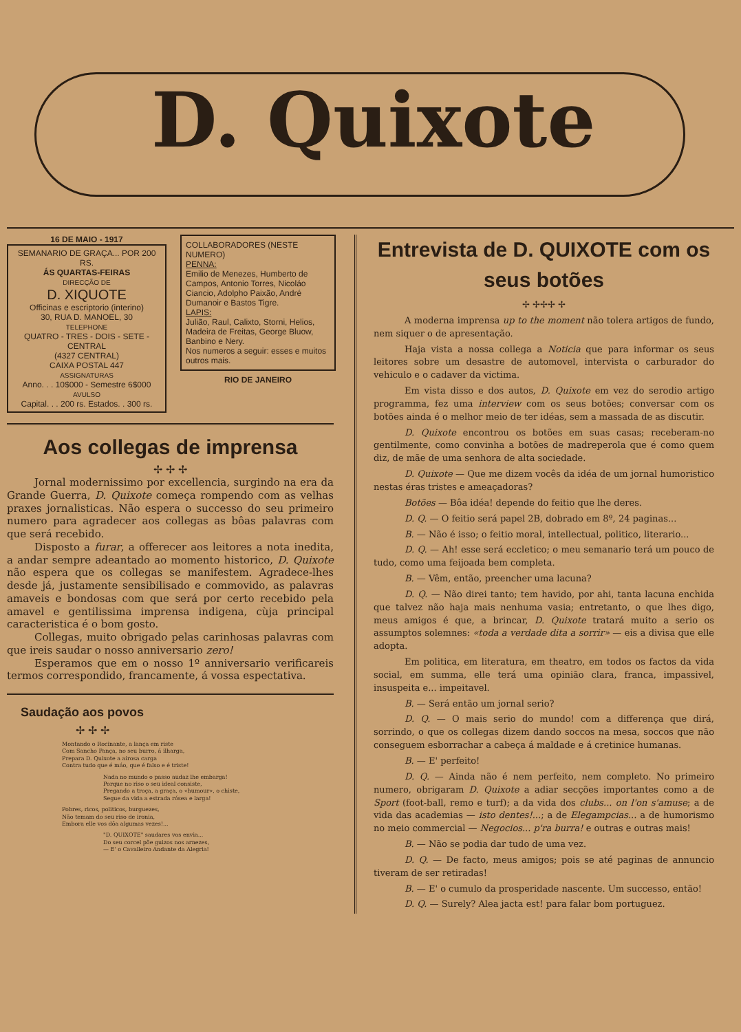D. Quixote
16 DE MAIO - 1917
SEMANARIO DE GRAÇA... POR 200 RS.
ÁS QUARTAS-FEIRAS
DIRECÇÃO DE
D. XIQUOTE
Officinas e escriptorio (interino)
30, RUA D. MANOEL, 30
TELEPHONE
QUATRO - TRES - DOIS - SETE - CENTRAL
(4327 CENTRAL)
CAIXA POSTAL 447
ASSIGNATURAS
Anno. . . 10$000 - Semestre 6$000
AVULSO
Capital. . . 200 rs. Estados. . 300 rs.
COLLABORADORES (NESTE NUMERO)
PENNA:
Emilio de Menezes, Humberto de Campos, Antonio Torres, Nicoláo Ciancio, Adolpho Paixão, André Dumanoir e Bastos Tigre.
LAPIS:
Julião, Raul, Calixto, Storni, Helios, Madeira de Freitas, George Bluow, Banbino e Nery.
Nos numeros a seguir: esses e muitos outros mais.
RIO DE JANEIRO
Aos collegas de imprensa
✢ ✢ ✢
Jornal modernissimo por excellencia, surgindo na era da Grande Guerra, D. Quixote começa rompendo com as velhas praxes jornalisticas. Não espera o successo do seu primeiro numero para agradecer aos collegas as bôas palavras com que será recebido.
Disposto a furar, a offerecer aos leitores a nota inedita, a andar sempre adeantado ao momento historico, D. Quixote não espera que os collegas se manifestem. Agradece-lhes desde já, justamente sensibilisado e commovido, as palavras amaveis e bondosas com que será por certo recebido pela amavel e gentilissima imprensa indigena, cùja principal caracteristica é o bom gosto.
Collegas, muito obrigado pelas carinhosas palavras com que ireis saudar o nosso anniversario zero!
Esperamos que em o nosso 1º anniversario verificareis termos correspondido, francamente, á vossa espectativa.
Saudação aos povos
✢ ✢ ✢
Montando o Rocinante, a lança em riste
Com Sancho Pança, no seu burro, á ilharga,
Prepara D. Quixote a airosa carga
Contra tudo que é máo, que é falso e é triste!
Nada no mundo o passo audaz lhe embarga!
Porque no riso o seu ideal consiste,
Pregando a troça, a graça, o «humour», o chiste,
Segue da vida a estrada rósea e larga!
Pobres, ricos, politicos, burguezes,
Não temam do seu riso de ironia,
Embora elle vos dôa algumas vezes!...
"D. QUIXOTE" saudares vos envia...
Do seu corcel põe guizos nos arnezes,
— E' o Cavalleiro Andante da Alegria!
Entrevista de D. QUIXOTE com os seus botões
✢ ✢✢✢ ✢
A moderna imprensa up to the moment não tolera artigos de fundo, nem siquer o de apresentação.
Haja vista a nossa collega a Noticia que para informar os seus leitores sobre um desastre de automovel, intervista o carburador do vehiculo e o cadaver da victima.
Em vista disso e dos autos, D. Quixote em vez do serodio artigo programma, fez uma interview com os seus botões; conversar com os botões ainda é o melhor meio de ter idéas, sem a massada de as discutir.
D. Quixote encontrou os botões em suas casas; receberam-no gentilmente, como convinha a botões de madreperola que é como quem diz, de mãe de uma senhora de alta sociedade.
D. Quixote — Que me dizem vocês da idéa de um jornal humoristico nestas éras tristes e ameaçadoras?
Botões — Bôa idéa! depende do feitio que lhe deres.
D. Q. — O feitio será papel 2B, dobrado em 8º, 24 paginas...
B. — Não é isso; o feitio moral, intellectual, politico, literario...
D. Q. — Ah! esse será eccletico; o meu semanario terá um pouco de tudo, como uma feijoada bem completa.
B. — Vêm, então, preencher uma lacuna?
D. Q. — Não direi tanto; tem havido, por ahi, tanta lacuna enchida que talvez não haja mais nenhuma vasia; entretanto, o que lhes digo, meus amigos é que, a brincar, D. Quixote tratará muito a serio os assumptos solemnes: «toda a verdade dita a sorrir» — eis a divisa que elle adopta.
Em politica, em literatura, em theatro, em todos os factos da vida social, em summa, elle terá uma opinião clara, franca, impassivel, insuspeita e... impeitavel.
B. — Será então um jornal serio?
D. Q. — O mais serio do mundo! com a differença que dirá, sorrindo, o que os collegas dizem dando soccos na mesa, soccos que não conseguem esborrachar a cabeça á maldade e á cretinice humanas.
B. — E' perfeito!
D. Q. — Ainda não é nem perfeito, nem completo. No primeiro numero, obrigaram D. Quixote a adiar secções importantes como a de Sport (foot-ball, remo e turf); a da vida dos clubs... on l'on s'amuse; a de vida das academias — isto dentes!...; a de Elegampcias... a de humorismo no meio commercial — Negocios... p'ra burra! e outras e outras mais!
B. — Não se podia dar tudo de uma vez.
D. Q. — De facto, meus amigos; pois se até paginas de annuncio tiveram de ser retiradas!
B. — E' o cumulo da prosperidade nascente. Um successo, então!
D. Q. — Surely? Alea jacta est! para falar bom portuguez.